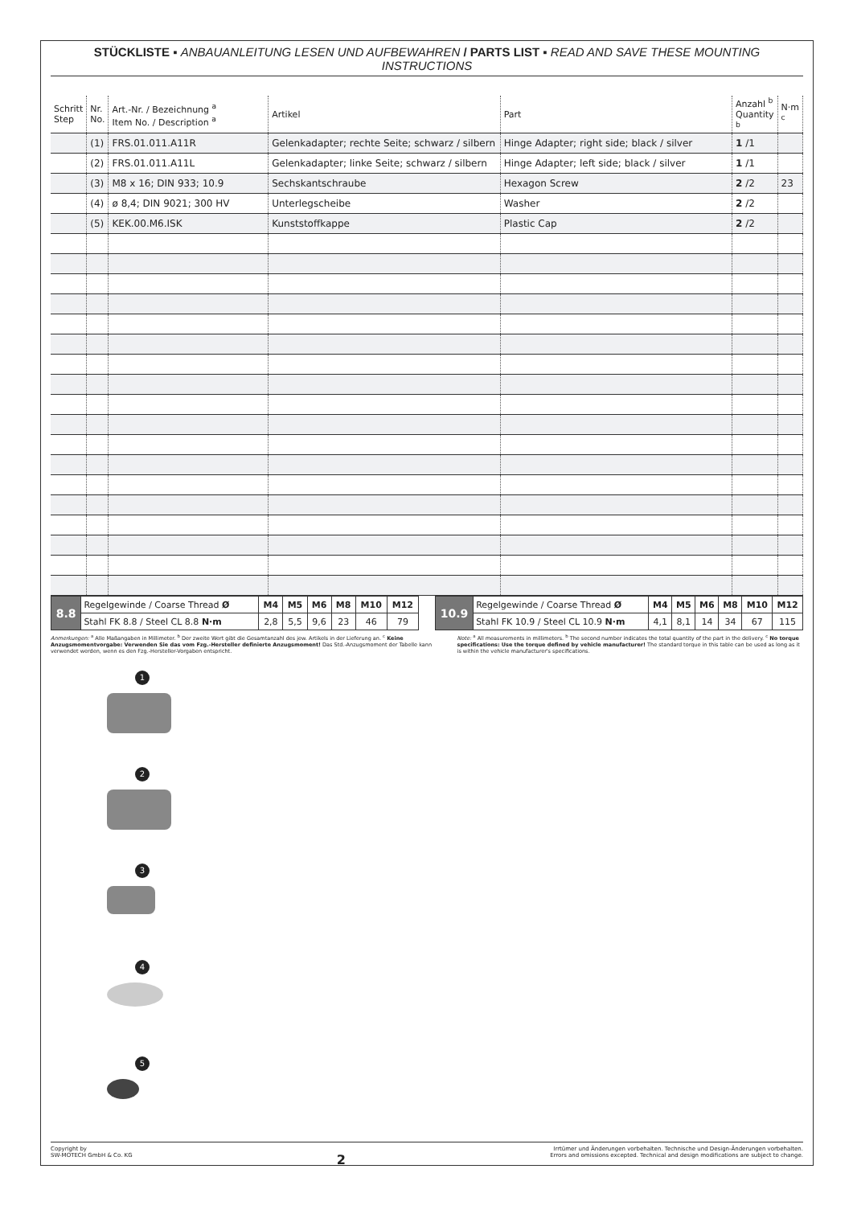STÜCKLISTE ▪ ANBAUANLEITUNG LESEN UND AUFBEWAHREN / PARTS LIST ▪ READ AND SAVE THESE MOUNTING INSTRUCTIONS
| Schritt Step | Nr. No. | Art.-Nr. / Bezeichnung <sup>a</sup> Item No. / Description <sup>a</sup> | Artikel | Part | Anzahl <sup>b</sup> Quantity <sup>b</sup> | N·m <sup>c</sup> |
| --- | --- | --- | --- | --- | --- | --- |
| | (1) | FRS.01.011.A11R | Gelenkadapter; rechte Seite; schwarz / silbern | Hinge Adapter; right side; black / silver | 1 /1 | |
| | (2) | FRS.01.011.A11L | Gelenkadapter; linke Seite; schwarz / silbern | Hinge Adapter; left side; black / silver | 1 /1 | |
| | (3) | M8 x 16; DIN 933; 10.9 | Sechskantschraube | Hexagon Screw | 2 /2 | 23 |
| | (4) | ø 8,4; DIN 9021; 300 HV | Unterlegscheibe | Washer | 2 /2 | |
| | (5) | KEK.00.M6.ISK | Kunststoffkappe | Plastic Cap | 2 /2 | |
| 8.8 | Regelgewinde / Coarse Thread Ø | M4 | M5 | M6 | M8 | M10 | M12 |
| | Stahl FK 8.8 / Steel CL 8.8 N·m | 2,8 | 5,5 | 9,6 | 23 | 46 | 79 |
| 10.9 | Regelgewinde / Coarse Thread Ø | M4 | M5 | M6 | M8 | M10 | M12 |
| | Stahl FK 10.9 / Steel CL 10.9 N·m | 4,1 | 8,1 | 14 | 34 | 67 | 115 |
Anmerkungen: <sup>a</sup> Alle Maßangaben in Millimeter. <sup>b</sup> Der zweite Wert gibt die Gesamtanzahl des jew. Artikels in der Lieferung an. <sup>c</sup> Keine Anzugsmomentvorgabe: Verwenden Sie das vom Fzg.-Hersteller definierte Anzugsmoment! Das Std.-Anzugsmoment der Tabelle kann verwendet werden, wenn es den Fzg.-Hersteller-Vorgaben entspricht.
Note: <sup>a</sup> All measurements in millimeters. <sup>b</sup> The second number indicates the total quantity of the part in the delivery. <sup>c</sup> No torque specifications: Use the torque defined by vehicle manufacturer! The standard torque in this table can be used as long as it is within the vehicle manufacturer's specifications.
1
2
3
4
5
Copyright by
SW-MOTECH GmbH & Co. KG
2
Irrtümer und Änderungen vorbehalten. Technische und Design-Änderungen vorbehalten.
Errors and omissions excepted. Technical and design modifications are subject to change.